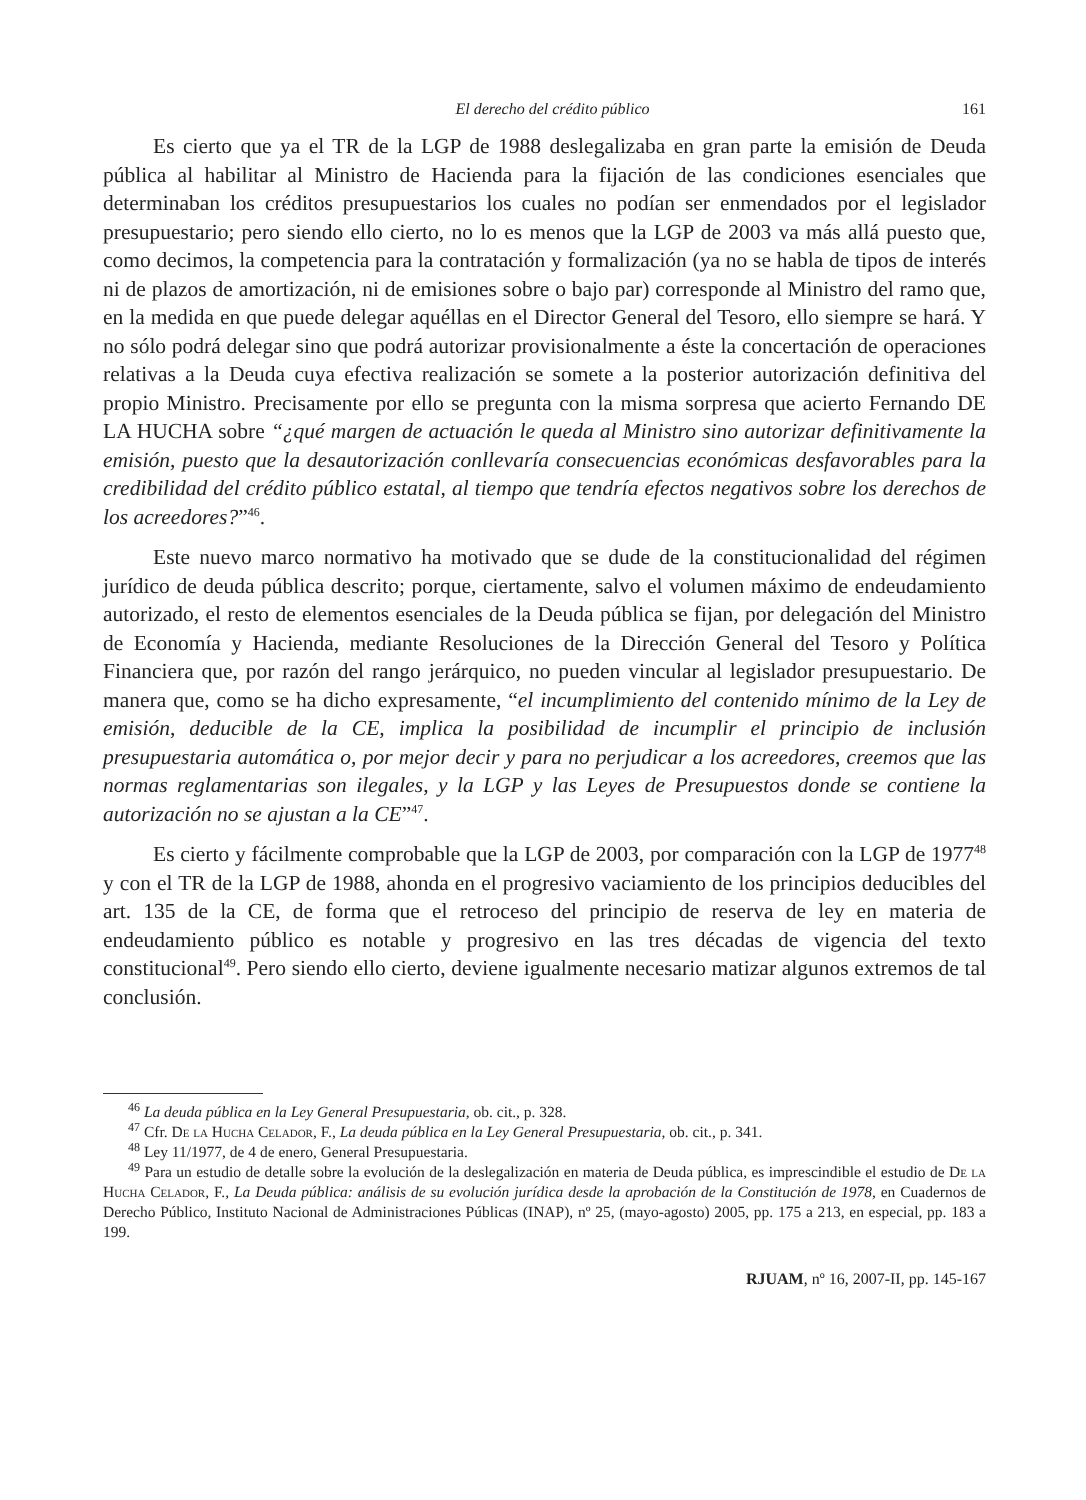El derecho del crédito público 161
Es cierto que ya el TR de la LGP de 1988 deslegalizaba en gran parte la emisión de Deuda pública al habilitar al Ministro de Hacienda para la fijación de las condiciones esenciales que determinaban los créditos presupuestarios los cuales no podían ser enmendados por el legislador presupuestario; pero siendo ello cierto, no lo es menos que la LGP de 2003 va más allá puesto que, como decimos, la competencia para la contratación y formalización (ya no se habla de tipos de interés ni de plazos de amortización, ni de emisiones sobre o bajo par) corresponde al Ministro del ramo que, en la medida en que puede delegar aquéllas en el Director General del Tesoro, ello siempre se hará. Y no sólo podrá delegar sino que podrá autorizar provisionalmente a éste la concertación de operaciones relativas a la Deuda cuya efectiva realización se somete a la posterior autorización definitiva del propio Ministro. Precisamente por ello se pregunta con la misma sorpresa que acierto Fernando DE LA HUCHA sobre “¿qué margen de actuación le queda al Ministro sino autorizar definitivamente la emisión, puesto que la desautorización conllevaría consecuencias económicas desfavorables para la credibilidad del crédito público estatal, al tiempo que tendría efectos negativos sobre los derechos de los acreedores?”<sup>46</sup>.
Este nuevo marco normativo ha motivado que se dude de la constitucionalidad del régimen jurídico de deuda pública descrito; porque, ciertamente, salvo el volumen máximo de endeudamiento autorizado, el resto de elementos esenciales de la Deuda pública se fijan, por delegación del Ministro de Economía y Hacienda, mediante Resoluciones de la Dirección General del Tesoro y Política Financiera que, por razón del rango jerárquico, no pueden vincular al legislador presupuestario. De manera que, como se ha dicho expresamente, “el incumplimiento del contenido mínimo de la Ley de emisión, deducible de la CE, implica la posibilidad de incumplir el principio de inclusión presupuestaria automática o, por mejor decir y para no perjudicar a los acreedores, creemos que las normas reglamentarias son ilegales, y la LGP y las Leyes de Presupuestos donde se contiene la autorización no se ajustan a la CE”<sup>47</sup>.
Es cierto y fácilmente comprobable que la LGP de 2003, por comparación con la LGP de 1977<sup>48</sup> y con el TR de la LGP de 1988, ahonda en el progresivo vaciamiento de los principios deducibles del art. 135 de la CE, de forma que el retroceso del principio de reserva de ley en materia de endeudamiento público es notable y progresivo en las tres décadas de vigencia del texto constitucional<sup>49</sup>. Pero siendo ello cierto, deviene igualmente necesario matizar algunos extremos de tal conclusión.
<sup>46</sup> La deuda pública en la Ley General Presupuestaria, ob. cit., p. 328.
<sup>47</sup> Cfr. De la Hucha Celador, F., La deuda pública en la Ley General Presupuestaria, ob. cit., p. 341.
<sup>48</sup> Ley 11/1977, de 4 de enero, General Presupuestaria.
<sup>49</sup> Para un estudio de detalle sobre la evolución de la deslegalización en materia de Deuda pública, es imprescindible el estudio de De la Hucha Celador, F., La Deuda pública: análisis de su evolución jurídica desde la aprobación de la Constitución de 1978, en Cuadernos de Derecho Público, Instituto Nacional de Administraciones Públicas (INAP), nº 25, (mayo-agosto) 2005, pp. 175 a 213, en especial, pp. 183 a 199.
RJUAM, nº 16, 2007-II, pp. 145-167